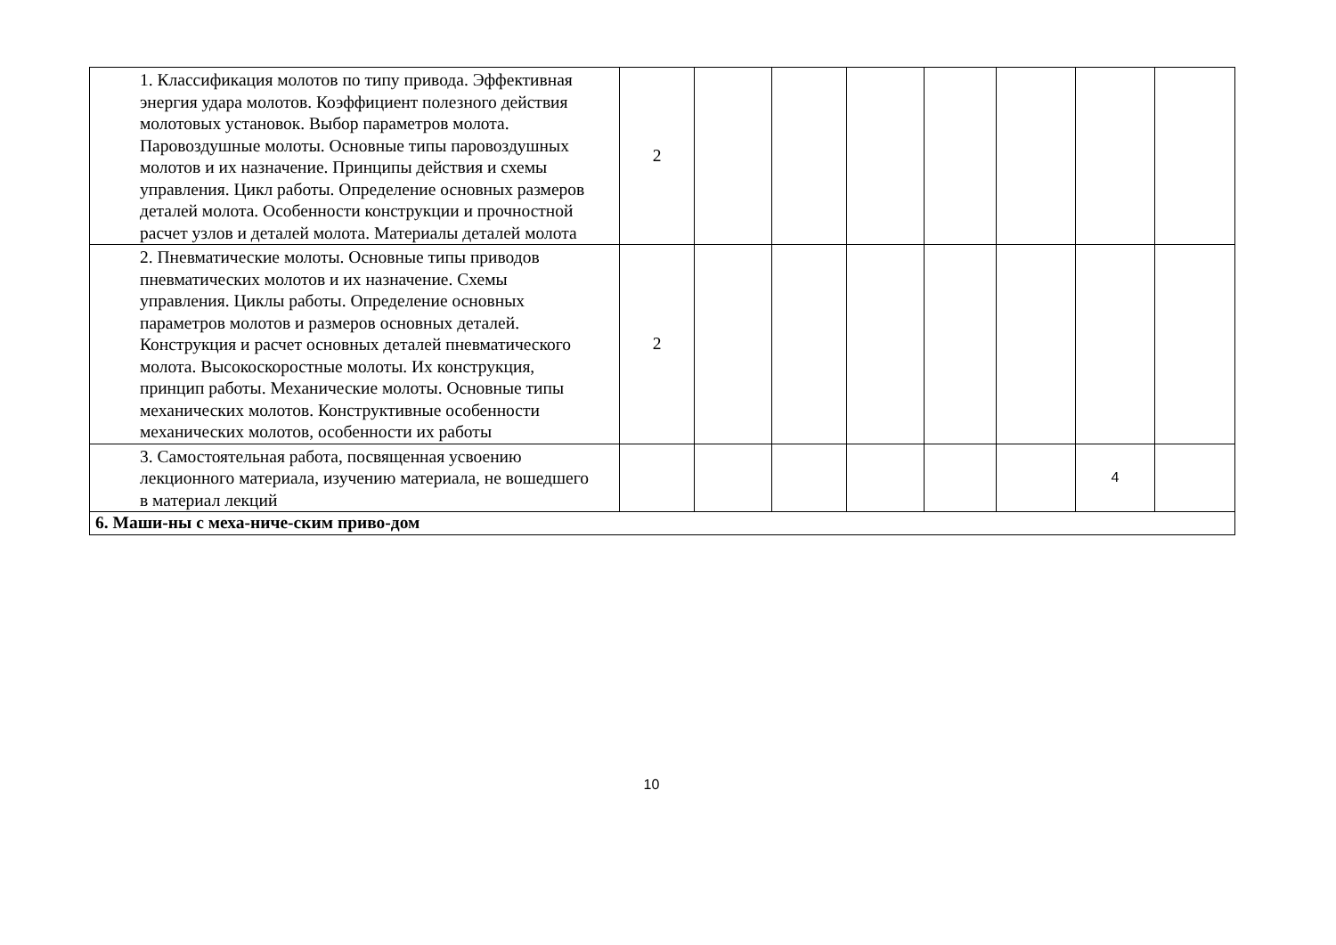| 1. Классификация молотов по типу привода. Эффективная энергия удара молотов. Коэффициент полезного действия молотовых установок. Выбор параметров молота. Паровоздушные молоты. Основные типы паровоздушных молотов и их назначение. Принципы действия и схемы управления. Цикл работы. Определение основных размеров деталей молота. Особенности конструкции и прочностной расчет узлов и деталей молота. Материалы деталей молота | 2 | | | | | | | |
| 2. Пневматические молоты. Основные типы приводов пневматических молотов и их назначение. Схемы управления. Циклы работы. Определение основных параметров молотов и размеров основных деталей. Конструкция и расчет основных деталей пневматического молота. Высокоскоростные молоты. Их конструкция, принцип работы. Механические молоты. Основные типы механических молотов. Конструктивные особенности механических молотов, особенности их работы | 2 | | | | | | | |
| 3. Самостоятельная работа, посвященная усвоению лекционного материала, изучению материала, не вошедшего в материал лекций | | | | | | | 4 | |
| 6. Маши-ны с меха-ниче-ским приво-дом | | | | | | | | |
10